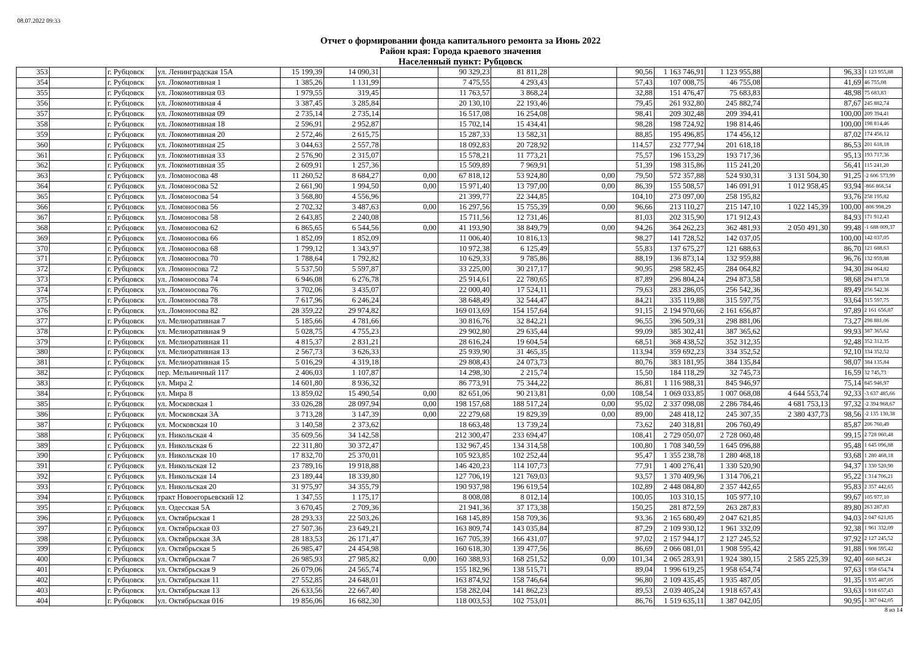08.07.2022 09:33
Отчет о формировании фонда капитального ремонта за Июнь 2022
Район края: Города краевого значения
Населенный пункт: Рубцовск
| 353 | | г. Рубцовск | ул. Ленинградская 15А | 15 199,39 | 14 090,31 | | 90 329,23 | 81 811,28 | | 90,56 | 1 163 746,91 | 1 123 955,88 | | 96,33 | 1 123 955,88 |
| 354 | | г. Рубцовск | ул. Локомотивная 1 | 1 385,26 | 1 131,99 | | 7 475,55 | 4 293,43 | | 57,43 | 107 008,75 | 46 755,08 | | 41,69 | 46 755,08 |
| 355 | | г. Рубцовск | ул. Локомотивная 03 | 1 979,55 | 319,45 | | 11 763,57 | 3 868,24 | | 32,88 | 151 476,47 | 75 683,83 | | 48,98 | 75 683,83 |
| 356 | | г. Рубцовск | ул. Локомотивная 4 | 3 387,45 | 3 285,84 | | 20 130,10 | 22 193,46 | | 79,45 | 261 932,80 | 245 882,74 | | 87,67 | 245 882,74 |
| 357 | | г. Рубцовск | ул. Локомотивная 09 | 2 735,14 | 2 735,14 | | 16 517,08 | 16 254,08 | | 98,41 | 209 302,48 | 209 394,41 | | 100,00 | 209 394,41 |
| 358 | | г. Рубцовск | ул. Локомотивная 18 | 2 596,91 | 2 952,87 | | 15 702,14 | 15 434,41 | | 98,28 | 198 724,92 | 198 814,46 | | 100,00 | 198 814,46 |
| 359 | | г. Рубцовск | ул. Локомотивная 20 | 2 572,46 | 2 615,75 | | 15 287,33 | 13 582,31 | | 88,85 | 195 496,85 | 174 456,12 | | 87,02 | 174 456,12 |
| 360 | | г. Рубцовск | ул. Локомотивная 25 | 3 044,63 | 2 557,78 | | 18 092,83 | 20 728,92 | | 114,57 | 232 777,94 | 201 618,18 | | 86,53 | 201 618,18 |
| 361 | | г. Рубцовск | ул. Локомотивная 33 | 2 576,90 | 2 315,07 | | 15 578,21 | 11 773,21 | | 75,57 | 196 153,29 | 193 717,36 | | 95,13 | 193 717,36 |
| 362 | | г. Рубцовск | ул. Локомотивная 35 | 2 609,91 | 1 257,36 | | 15 509,89 | 7 969,91 | | 51,39 | 198 315,86 | 115 241,20 | | 56,41 | 115 241,20 |
| 363 | | г. Рубцовск | ул. Ломоносова 48 | 11 260,52 | 8 684,27 | 0,00 | 67 818,12 | 53 924,80 | 0,00 | 79,50 | 572 357,88 | 524 930,31 | 3 131 504,30 | 91,25 | -2 606 573,99 |
| 364 | | г. Рубцовск | ул. Ломоносова 52 | 2 661,90 | 1 994,50 | 0,00 | 15 971,40 | 13 797,00 | 0,00 | 86,39 | 155 508,57 | 146 091,91 | 1 012 958,45 | 93,94 | -866 866,54 |
| 365 | | г. Рубцовск | ул. Ломоносова 54 | 3 568,80 | 4 556,96 | | 21 399,77 | 22 344,85 | | 104,10 | 273 097,00 | 258 195,82 | | 93,76 | 258 195,82 |
| 366 | | г. Рубцовск | ул. Ломоносова 56 | 2 702,32 | 3 487,63 | 0,00 | 16 297,56 | 15 755,39 | 0,00 | 96,66 | 213 110,27 | 215 147,10 | 1 022 145,39 | 100,00 | -806 998,29 |
| 367 | | г. Рубцовск | ул. Ломоносова 58 | 2 643,85 | 2 240,08 | | 15 711,56 | 12 731,46 | | 81,03 | 202 315,90 | 171 912,43 | | 84,93 | 171 912,43 |
| 368 | | г. Рубцовск | ул. Ломоносова 62 | 6 865,65 | 6 544,56 | 0,00 | 41 193,90 | 38 849,79 | 0,00 | 94,26 | 364 262,23 | 362 481,93 | 2 050 491,30 | 99,48 | -1 688 009,37 |
| 369 | | г. Рубцовск | ул. Ломоносова 66 | 1 852,09 | 1 852,09 | | 11 006,40 | 10 816,13 | | 98,27 | 141 728,52 | 142 037,05 | | 100,00 | 142 037,05 |
| 370 | | г. Рубцовск | ул. Ломоносова 68 | 1 799,12 | 1 343,97 | | 10 972,38 | 6 125,49 | | 55,83 | 137 675,27 | 121 688,63 | | 86,70 | 121 688,63 |
| 371 | | г. Рубцовск | ул. Ломоносова 70 | 1 788,64 | 1 792,82 | | 10 629,33 | 9 785,86 | | 88,19 | 136 873,14 | 132 959,88 | | 96,76 | 132 959,88 |
| 372 | | г. Рубцовск | ул. Ломоносова 72 | 5 537,50 | 5 597,87 | | 33 225,00 | 30 217,17 | | 90,95 | 298 582,45 | 284 064,82 | | 94,30 | 284 064,82 |
| 373 | | г. Рубцовск | ул. Ломоносова 74 | 6 946,08 | 6 276,78 | | 25 914,61 | 22 780,65 | | 87,89 | 296 804,24 | 294 873,58 | | 98,68 | 294 873,58 |
| 374 | | г. Рубцовск | ул. Ломоносова 76 | 3 702,06 | 3 435,07 | | 22 000,40 | 17 524,11 | | 79,63 | 283 286,05 | 256 542,36 | | 89,49 | 256 542,36 |
| 375 | | г. Рубцовск | ул. Ломоносова 78 | 7 617,96 | 6 246,24 | | 38 648,49 | 32 544,47 | | 84,21 | 335 119,88 | 315 597,75 | | 93,64 | 315 597,75 |
| 376 | | г. Рубцовск | ул. Ломоносова 82 | 28 359,22 | 29 974,82 | | 169 013,69 | 154 157,64 | | 91,15 | 2 194 970,66 | 2 161 656,87 | | 97,89 | 2 161 656,87 |
| 377 | | г. Рубцовск | ул. Мелиоративная 7 | 5 185,66 | 4 781,66 | | 30 816,76 | 32 842,21 | | 96,55 | 396 509,31 | 298 881,06 | | 73,27 | 298 881,06 |
| 378 | | г. Рубцовск | ул. Мелиоративная 9 | 5 028,75 | 4 755,23 | | 29 902,80 | 29 635,44 | | 99,09 | 385 302,41 | 387 365,62 | | 99,93 | 387 365,62 |
| 379 | | г. Рубцовск | ул. Мелиоративная 11 | 4 815,37 | 2 831,21 | | 28 616,24 | 19 604,54 | | 68,51 | 368 438,52 | 352 312,35 | | 92,48 | 352 312,35 |
| 380 | | г. Рубцовск | ул. Мелиоративная 13 | 2 567,73 | 3 626,33 | | 25 939,90 | 31 465,35 | | 113,94 | 359 692,23 | 334 352,52 | | 92,10 | 334 352,52 |
| 381 | | г. Рубцовск | ул. Мелиоративная 15 | 5 016,29 | 4 319,18 | | 29 808,43 | 24 073,73 | | 80,76 | 383 181,95 | 384 135,84 | | 98,07 | 384 135,84 |
| 382 | | г. Рубцовск | пер. Мельничный 117 | 2 406,03 | 1 107,87 | | 14 298,30 | 2 215,74 | | 15,50 | 184 118,29 | 32 745,73 | | 16,59 | 32 745,73 |
| 383 | | г. Рубцовск | ул. Мира 2 | 14 601,80 | 8 936,32 | | 86 773,91 | 75 344,22 | | 86,81 | 1 116 988,31 | 845 946,97 | | 75,14 | 845 946,97 |
| 384 | | г. Рубцовск | ул. Мира 8 | 13 859,02 | 15 490,54 | 0,00 | 82 651,06 | 90 213,81 | 0,00 | 108,54 | 1 069 033,85 | 1 007 068,08 | 4 644 553,74 | 92,33 | -3 637 485,66 |
| 385 | | г. Рубцовск | ул. Московская 1 | 33 026,28 | 28 097,94 | 0,00 | 198 157,68 | 188 517,24 | 0,00 | 95,02 | 2 337 098,08 | 2 286 784,46 | 4 681 753,13 | 97,32 | -2 394 968,67 |
| 386 | | г. Рубцовск | ул. Московская 3А | 3 713,28 | 3 147,39 | 0,00 | 22 279,68 | 19 829,39 | 0,00 | 89,00 | 248 418,12 | 245 307,35 | 2 380 437,73 | 98,56 | -2 135 130,38 |
| 387 | | г. Рубцовск | ул. Московская 10 | 3 140,58 | 2 373,62 | | 18 663,48 | 13 739,24 | | 73,62 | 240 318,81 | 206 760,49 | | 85,87 | 206 760,49 |
| 388 | | г. Рубцовск | ул. Никольская 4 | 35 609,56 | 34 142,58 | | 212 300,47 | 233 694,47 | | 108,41 | 2 729 050,07 | 2 728 060,48 | | 99,15 | 2 728 060,48 |
| 389 | | г. Рубцовск | ул. Никольская 6 | 22 311,80 | 30 372,47 | | 132 967,45 | 134 314,58 | | 100,80 | 1 708 340,59 | 1 645 096,88 | | 95,48 | 1 645 096,88 |
| 390 | | г. Рубцовск | ул. Никольская 10 | 17 832,70 | 25 370,01 | | 105 923,85 | 102 252,44 | | 95,47 | 1 355 238,78 | 1 280 468,18 | | 93,68 | 1 280 468,18 |
| 391 | | г. Рубцовск | ул. Никольская 12 | 23 789,16 | 19 918,88 | | 146 420,23 | 114 107,73 | | 77,91 | 1 400 276,41 | 1 330 520,90 | | 94,37 | 1 330 520,90 |
| 392 | | г. Рубцовск | ул. Никольская 14 | 23 189,44 | 18 339,80 | | 127 706,19 | 121 769,03 | | 93,57 | 1 370 409,96 | 1 314 706,21 | | 95,22 | 1 314 706,21 |
| 393 | | г. Рубцовск | ул. Никольская 20 | 31 975,97 | 34 355,79 | | 190 937,98 | 196 619,54 | | 102,89 | 2 448 084,80 | 2 357 442,65 | | 95,83 | 2 357 442,65 |
| 394 | | г. Рубцовск | тракт Новоегорьевский 12 | 1 347,55 | 1 175,17 | | 8 008,08 | 8 012,14 | | 100,05 | 103 310,15 | 105 977,10 | | 99,67 | 105 977,10 |
| 395 | | г. Рубцовск | ул. Одесская 5А | 3 670,45 | 2 709,36 | | 21 941,36 | 37 173,38 | | 150,25 | 281 872,59 | 263 287,83 | | 89,80 | 263 287,83 |
| 396 | | г. Рубцовск | ул. Октябрьская 1 | 28 293,33 | 22 503,26 | | 168 145,89 | 158 709,36 | | 93,36 | 2 165 680,49 | 2 047 621,85 | | 94,03 | 2 047 621,85 |
| 397 | | г. Рубцовск | ул. Октябрьская 03 | 27 507,36 | 23 649,21 | | 163 809,74 | 143 035,84 | | 87,29 | 2 109 930,12 | 1 961 332,09 | | 92,38 | 1 961 332,09 |
| 398 | | г. Рубцовск | ул. Октябрьская 3А | 28 183,53 | 26 171,47 | | 167 705,39 | 166 431,07 | | 97,02 | 2 157 944,17 | 2 127 245,52 | | 97,92 | 2 127 245,52 |
| 399 | | г. Рубцовск | ул. Октябрьская 5 | 26 985,47 | 24 454,98 | | 160 618,30 | 139 477,56 | | 86,69 | 2 066 081,01 | 1 908 595,42 | | 91,88 | 1 908 595,42 |
| 400 | | г. Рубцовск | ул. Октябрьская 7 | 26 985,93 | 27 985,82 | 0,00 | 160 388,93 | 168 251,52 | 0,00 | 101,34 | 2 065 283,91 | 1 924 380,15 | 2 585 225,39 | 92,40 | -660 845,24 |
| 401 | | г. Рубцовск | ул. Октябрьская 9 | 26 079,06 | 24 565,74 | | 155 182,96 | 138 515,71 | | 89,04 | 1 996 619,25 | 1 958 654,74 | | 97,63 | 1 958 654,74 |
| 402 | | г. Рубцовск | ул. Октябрьская 11 | 27 552,85 | 24 648,01 | | 163 874,92 | 158 746,64 | | 96,80 | 2 109 435,45 | 1 935 487,05 | | 91,35 | 1 935 487,05 |
| 403 | | г. Рубцовск | ул. Октябрьская 13 | 26 633,56 | 22 667,40 | | 158 282,04 | 141 862,23 | | 89,53 | 2 039 405,24 | 1 918 657,43 | | 93,63 | 1 918 657,43 |
| 404 | | г. Рубцовск | ул. Октябрьская 016 | 19 856,06 | 16 682,30 | | 118 003,53 | 102 753,01 | | 86,76 | 1 519 635,11 | 1 387 042,05 | | 90,95 | 1 387 042,05 |
8 из 14